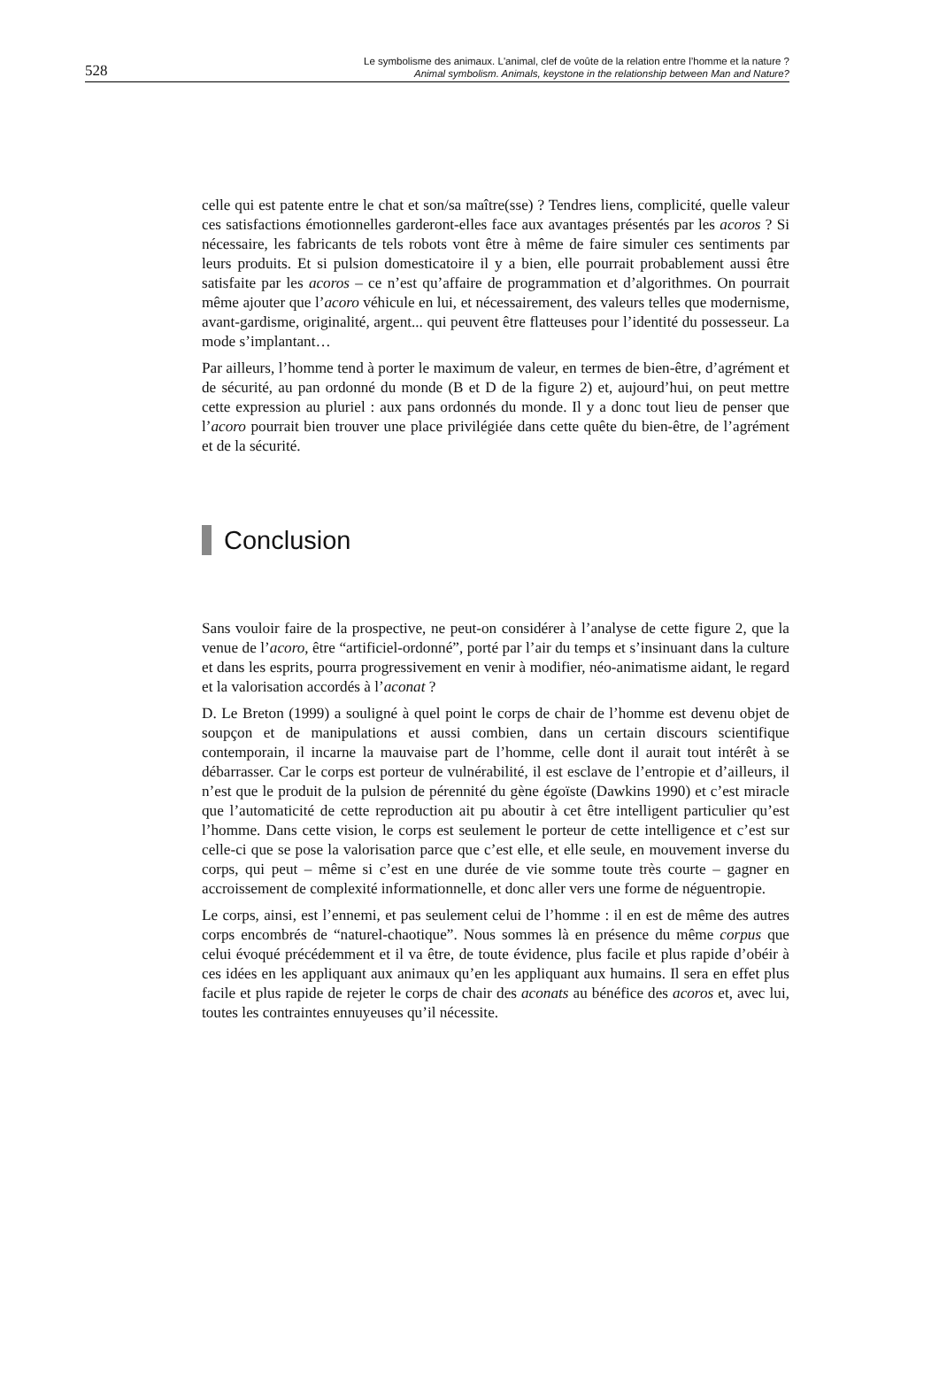528
Le symbolisme des animaux. L'animal, clef de voûte de la relation entre l’homme et la nature ?
Animal symbolism. Animals, keystone in the relationship between Man and Nature?
celle qui est patente entre le chat et son/sa maître(sse) ? Tendres liens, complicité, quelle valeur ces satisfactions émotionnelles garderont-elles face aux avantages présentés par les acoros ? Si nécessaire, les fabricants de tels robots vont être à même de faire simuler ces sentiments par leurs produits. Et si pulsion domesticatoire il y a bien, elle pourrait probablement aussi être satisfaite par les acoros – ce n’est qu’affaire de programmation et d’algorithmes. On pourrait même ajouter que l’acoro véhicule en lui, et nécessairement, des valeurs telles que modernisme, avant-gardisme, originalité, argent... qui peuvent être flatteuses pour l’identité du possesseur. La mode s’implantant…
Par ailleurs, l’homme tend à porter le maximum de valeur, en termes de bien-être, d’agrément et de sécurité, au pan ordonné du monde (B et D de la figure 2) et, aujourd’hui, on peut mettre cette expression au pluriel : aux pans ordonnés du monde. Il y a donc tout lieu de penser que l’acoro pourrait bien trouver une place privilégiée dans cette quête du bien-être, de l’agrément et de la sécurité.
Conclusion
Sans vouloir faire de la prospective, ne peut-on considérer à l’analyse de cette figure 2, que la venue de l’acoro, être “artificiel-ordonné”, porté par l’air du temps et s’insinuant dans la culture et dans les esprits, pourra progressivement en venir à modifier, néo-animatisme aidant, le regard et la valorisation accordés à l’aconat ?
D. Le Breton (1999) a souligné à quel point le corps de chair de l’homme est devenu objet de soupçon et de manipulations et aussi combien, dans un certain discours scientifique contemporain, il incarne la mauvaise part de l’homme, celle dont il aurait tout intérêt à se débarrasser. Car le corps est porteur de vulnérabilité, il est esclave de l’entropie et d’ailleurs, il n’est que le produit de la pulsion de pérennité du gène égoïste (Dawkins 1990) et c’est miracle que l’automaticité de cette reproduction ait pu aboutir à cet être intelligent particulier qu’est l’homme. Dans cette vision, le corps est seulement le porteur de cette intelligence et c’est sur celle-ci que se pose la valorisation parce que c’est elle, et elle seule, en mouvement inverse du corps, qui peut – même si c’est en une durée de vie somme toute très courte – gagner en accroissement de complexité informationnelle, et donc aller vers une forme de néguentropie.
Le corps, ainsi, est l’ennemi, et pas seulement celui de l’homme : il en est de même des autres corps encombrés de “naturel-chaotique”. Nous sommes là en présence du même corpus que celui évoqué précédemment et il va être, de toute évidence, plus facile et plus rapide d’obéir à ces idées en les appliquant aux animaux qu’en les appliquant aux humains. Il sera en effet plus facile et plus rapide de rejeter le corps de chair des aconats au bénéfice des acoros et, avec lui, toutes les contraintes ennuyeuses qu’il nécessite.